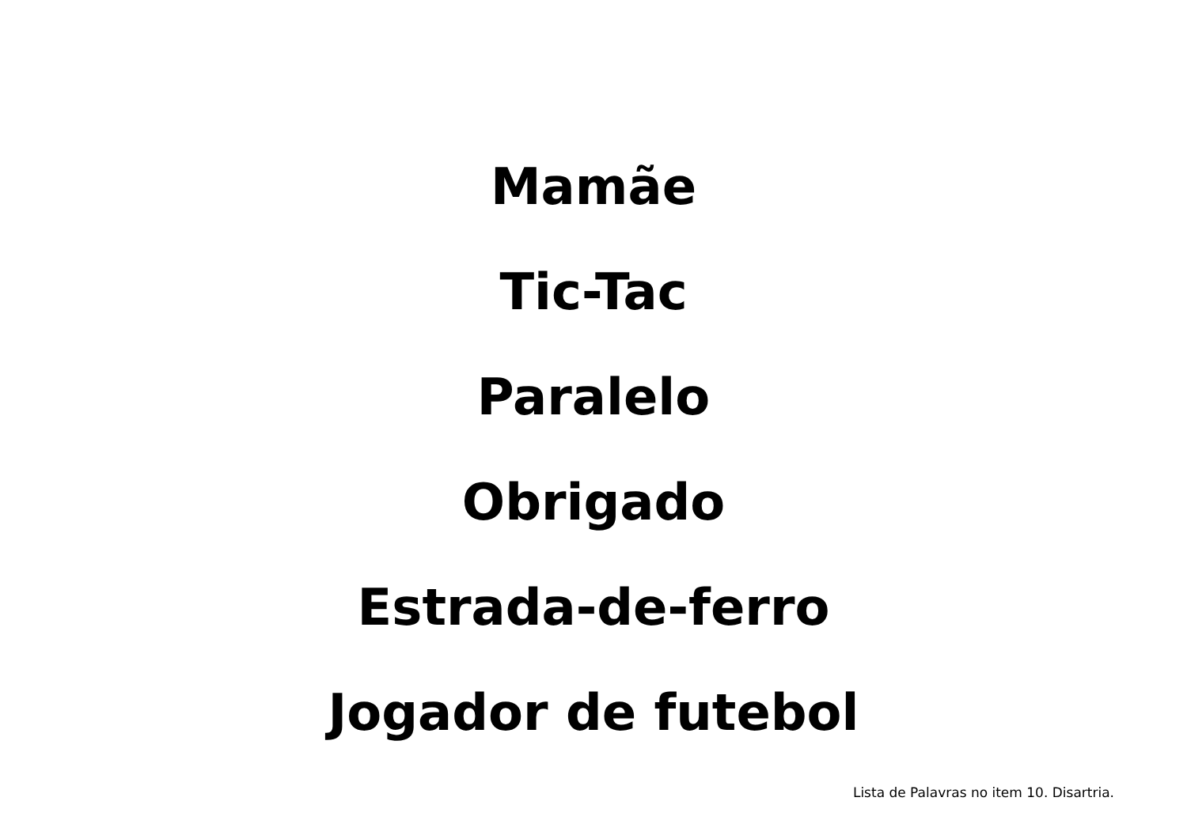Mamãe
Tic-Tac
Paralelo
Obrigado
Estrada-de-ferro
Jogador de futebol
Lista de Palavras no item 10. Disartria.